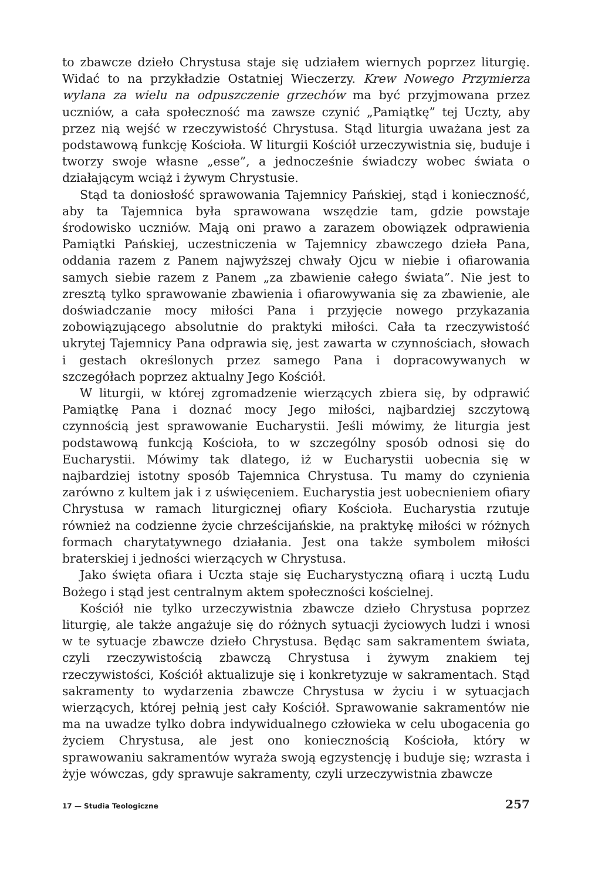to zbawcze dzieło Chrystusa staje się udziałem wiernych poprzez liturgię. Widać to na przykładzie Ostatniej Wieczerzy. Krew Nowego Przymierza wylana za wielu na odpuszczenie grzechów ma być przyjmowana przez uczniów, a cała społeczność ma zawsze czynić „Pamiątkę” tej Uczty, aby przez nią wejść w rzeczywistość Chrystusa. Stąd liturgia uważana jest za podstawową funkcję Kościoła. W liturgii Kościół urzeczywistnia się, buduje i tworzy swoje własne „esse”, a jednocześnie świadczy wobec świata o działającym wciąż i żywym Chrystusie.
Stąd ta doniosłość sprawowania Tajemnicy Pańskiej, stąd i konieczność, aby ta Tajemnica była sprawowana wszędzie tam, gdzie powstaje środowisko uczniów. Mają oni prawo a zarazem obowiązek odprawienia Pamiątki Pańskiej, uczestniczenia w Tajemnicy zbawczego dzieła Pana, oddania razem z Panem najwyższej chwały Ojcu w niebie i ofiarowania samych siebie razem z Panem „za zbawienie całego świata”. Nie jest to zresztą tylko sprawowanie zbawienia i ofiarowywania się za zbawienie, ale doświadczanie mocy miłości Pana i przyjęcie nowego przykazania zobowiązującego absolutnie do praktyki miłości. Cała ta rzeczywistość ukrytej Tajemnicy Pana odprawia się, jest zawarta w czynnościach, słowach i gestach określonych przez samego Pana i dopracowywanych w szczegółach poprzez aktualny Jego Kościół.
W liturgii, w której zgromadzenie wierzących zbiera się, by odprawić Pamiątkę Pana i doznać mocy Jego miłości, najbardziej szczytową czynnością jest sprawowanie Eucharystii. Jeśli mówimy, że liturgia jest podstawową funkcją Kościoła, to w szczególny sposób odnosi się do Eucharystii. Mówimy tak dlatego, iż w Eucharystii uobecnia się w najbardziej istotny sposób Tajemnica Chrystusa. Tu mamy do czynienia zarówno z kultem jak i z uświęceniem. Eucharystia jest uobecnieniem ofiary Chrystusa w ramach liturgicznej ofiary Kościoła. Eucharystia rzutuje również na codzienne życie chrześcijańskie, na praktykę miłości w różnych formach charytatywnego działania. Jest ona także symbolem miłości braterskiej i jedności wierzących w Chrystusa.
Jako święta ofiara i Uczta staje się Eucharystyczną ofiarą i ucztą Ludu Bożego i stąd jest centralnym aktem społeczności kościelnej.
Kościół nie tylko urzeczywistnia zbawcze dzieło Chrystusa poprzez liturgię, ale także angażuje się do różnych sytuacji życiowych ludzi i wnosi w te sytuacje zbawcze dzieło Chrystusa. Będąc sam sakramentem świata, czyli rzeczywistością zbawczą Chrystusa i żywym znakiem tej rzeczywistości, Kościół aktualizuje się i konkretyzuje w sakramentach. Stąd sakramenty to wydarzenia zbawcze Chrystusa w życiu i w sytuacjach wierzących, której pełnią jest cały Kościół. Sprawowanie sakramentów nie ma na uwadze tylko dobra indywidualnego człowieka w celu ubogacenia go życiem Chrystusa, ale jest ono koniecznością Kościoła, który w sprawowaniu sakramentów wyraża swoją egzystencję i buduje się; wzrasta i żyje wówczas, gdy sprawuje sakramenty, czyli urzeczywistnia zbawcze
17 — Studia Teologiczne 257